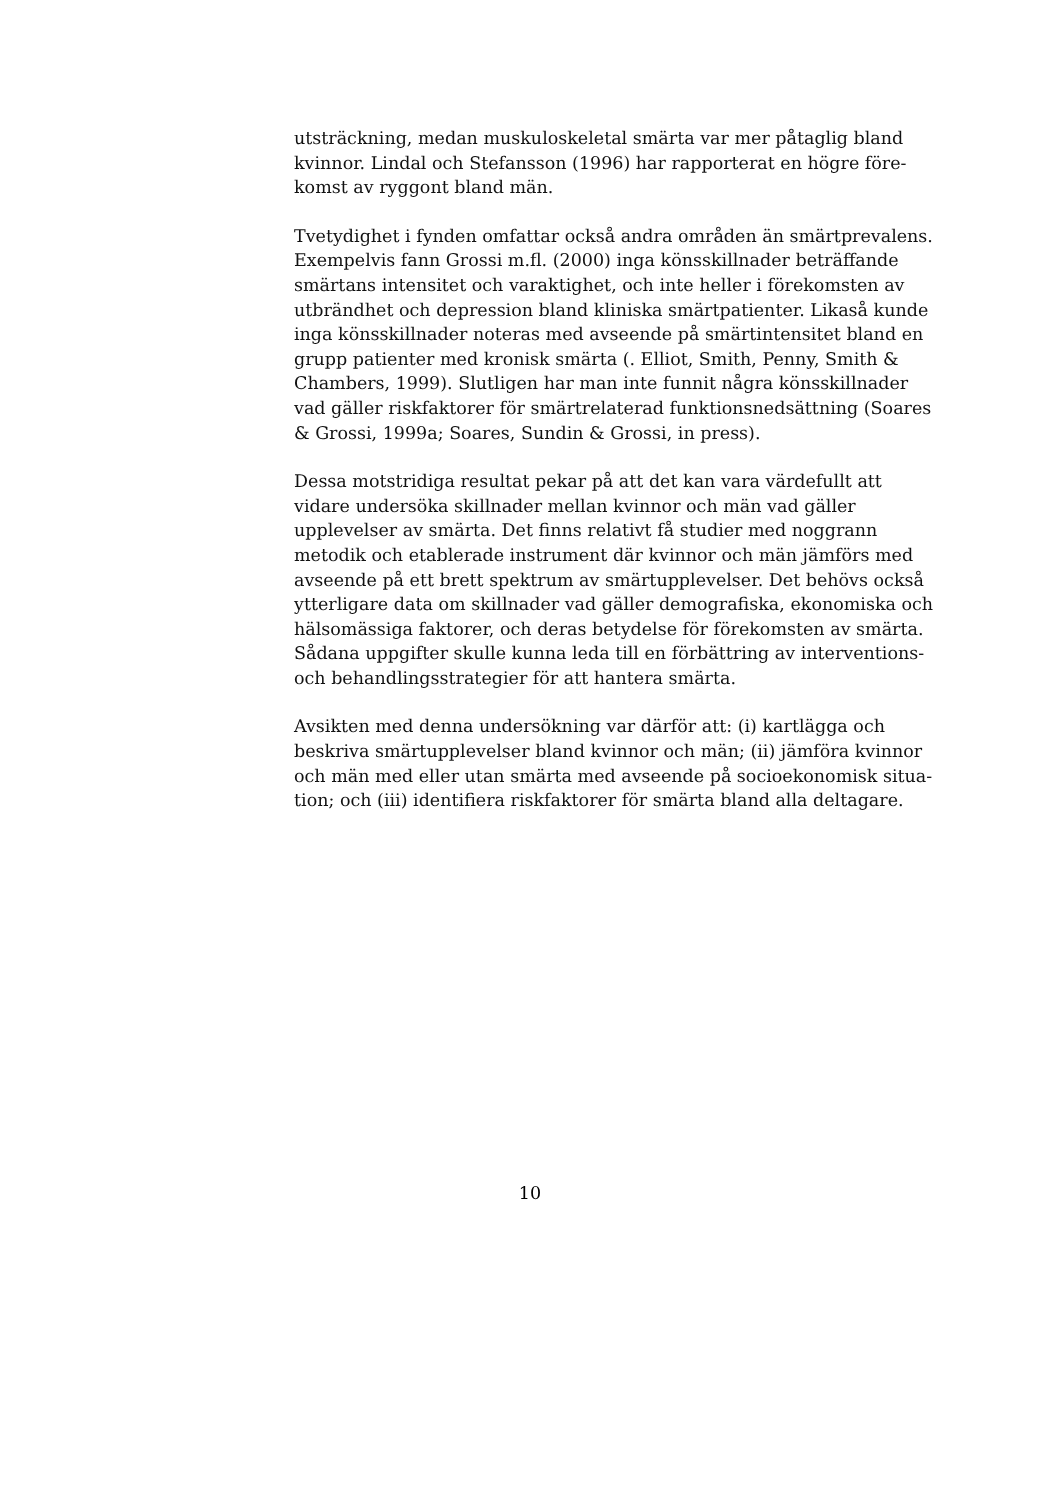utsträckning, medan muskuloskeletal smärta var mer påtaglig bland kvinnor. Lindal och Stefansson (1996) har rapporterat en högre före-komst av ryggont bland män.
Tvetydighet i fynden omfattar också andra områden än smärtprevalens. Exempelvis fann Grossi m.fl. (2000) inga könsskillnader beträffande smärtans intensitet och varaktighet, och inte heller i förekomsten av utbrändhet och depression bland kliniska smärtpatienter. Likaså kunde inga könsskillnader noteras med avseende på smärtintensitet bland en grupp patienter med kronisk smärta (. Elliot, Smith, Penny, Smith & Chambers, 1999). Slutligen har man inte funnit några könsskillnader vad gäller riskfaktorer för smärtrelaterad funktionsnedsättning (Soares & Grossi, 1999a; Soares, Sundin & Grossi, in press).
Dessa motstridiga resultat pekar på att det kan vara värdefullt att vidare undersöka skillnader mellan kvinnor och män vad gäller upplevelser av smärta. Det finns relativt få studier med noggrann metodik och etablerade instrument där kvinnor och män jämförs med avseende på ett brett spektrum av smärtupplevelser. Det behövs också ytterligare data om skillnader vad gäller demografiska, ekonomiska och hälsomässiga faktorer, och deras betydelse för förekomsten av smärta. Sådana uppgifter skulle kunna leda till en förbättring av interventions- och behandlingsstrategier för att hantera smärta.
Avsikten med denna undersökning var därför att: (i) kartlägga och beskriva smärtupplevelser bland kvinnor och män; (ii) jämföra kvinnor och män med eller utan smärta med avseende på socioekonomisk situa-tion; och (iii) identifiera riskfaktorer för smärta bland alla deltagare.
10